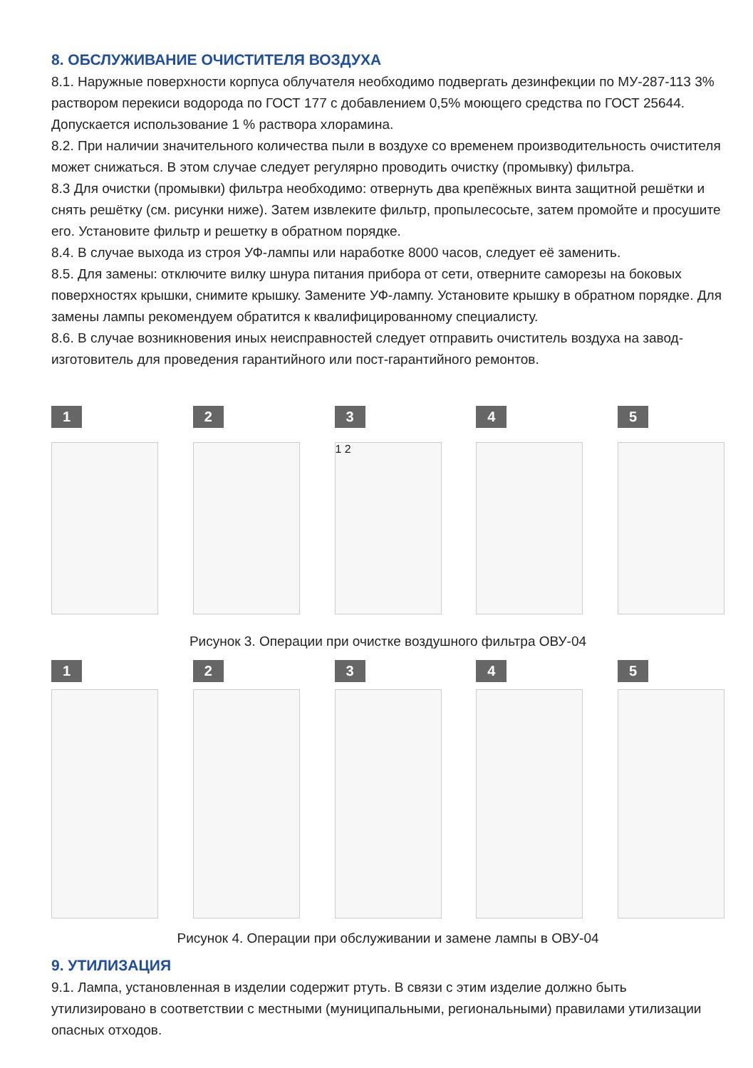8. ОБСЛУЖИВАНИЕ ОЧИСТИТЕЛЯ ВОЗДУХА
8.1. Наружные поверхности корпуса облучателя необходимо подвергать дезинфекции по МУ-287-113 3% раствором перекиси водорода по ГОСТ 177 с добавлением 0,5% моющего средства по ГОСТ 25644. Допускается использование 1 % раствора хлорамина.
8.2. При наличии значительного количества пыли в воздухе со временем производительность очистителя может снижаться. В этом случае следует регулярно проводить очистку (промывку) фильтра.
8.3 Для очистки (промывки) фильтра необходимо: отвернуть два крепёжных винта защитной решётки и снять решётку (см. рисунки ниже). Затем извлеките фильтр, пропылесосьте, затем промойте и просушите его. Установите фильтр и решетку в обратном порядке.
8.4. В случае выхода из строя УФ-лампы или наработке 8000 часов, следует её заменить.
8.5. Для замены: отключите вилку шнура питания прибора от сети, отверните саморезы на боковых поверхностях крышки, снимите крышку. Замените УФ-лампу. Установите крышку в обратном порядке. Для замены лампы рекомендуем обратится к квалифицированному специалисту.
8.6. В случае возникновения иных неисправностей следует отправить очиститель воздуха на завод-изготовитель для проведения гарантийного или пост-гарантийного ремонтов.
1 2 3
1 2
4 5
Рисунок 3. Операции при очистке воздушного фильтра ОВУ-04
1 2 3 4 5
Рисунок 4. Операции при обслуживании и замене лампы в ОВУ-04
9. УТИЛИЗАЦИЯ
9.1. Лампа, установленная в изделии содержит ртуть. В связи с этим изделие должно быть утилизировано в соответствии с местными (муниципальными, региональными) правилами утилизации опасных отходов.